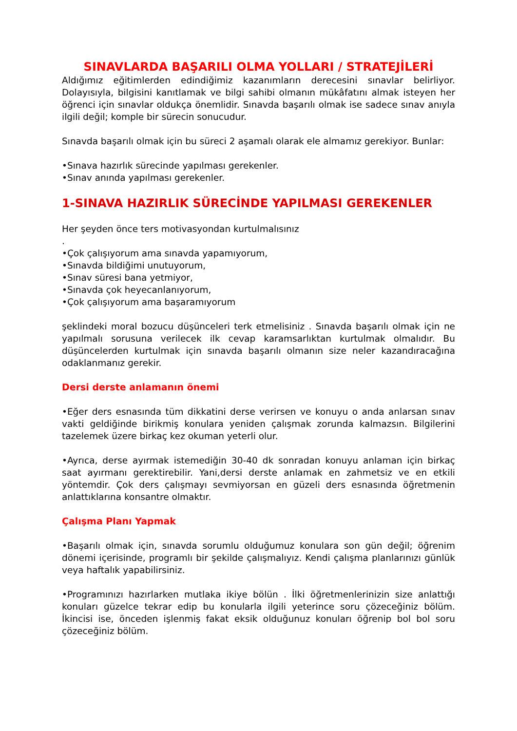SINAVLARDA BAŞARILI OLMA YOLLARI / STRATEJİLERİ
Aldığımız eğitimlerden edindiğimiz kazanımların derecesini sınavlar belirliyor. Dolayısıyla, bilgisini kanıtlamak ve bilgi sahibi olmanın mükâfatını almak isteyen her öğrenci için sınavlar oldukça önemlidir. Sınavda başarılı olmak ise sadece sınav anıyla ilgili değil; komple bir sürecin sonucudur.
Sınavda başarılı olmak için bu süreci 2 aşamalı olarak ele almamız gerekiyor. Bunlar:
•Sınava hazırlık sürecinde yapılması gerekenler.
•Sınav anında yapılması gerekenler.
1-SINAVA HAZIRLIK SÜRECİNDE YAPILMASI GEREKENLER
Her şeyden önce ters motivasyondan kurtulmalısınız
.
•Çok çalışıyorum ama sınavda yapamıyorum,
•Sınavda bildiğimi unutuyorum,
•Sınav süresi bana yetmiyor,
•Sınavda çok heyecanlanıyorum,
•Çok çalışıyorum ama başaramıyorum
şeklindeki moral bozucu düşünceleri terk etmelisiniz . Sınavda başarılı olmak için ne yapılmalı sorusuna verilecek ilk cevap karamsarlıktan kurtulmak olmalıdır. Bu düşüncelerden kurtulmak için sınavda başarılı olmanın size neler kazandıracağına odaklanmanız gerekir.
Dersi derste anlamanın önemi
•Eğer ders esnasında tüm dikkatini derse verirsen ve konuyu o anda anlarsan sınav vakti geldiğinde birikmiş konulara yeniden çalışmak zorunda kalmazsın. Bilgilerini tazelemek üzere birkaç kez okuman yeterli olur.
•Ayrıca, derse ayırmak istemediğin 30-40 dk sonradan konuyu anlaman için birkaç saat ayırmanı gerektirebilir. Yani,dersi derste anlamak en zahmetsiz ve en etkili yöntemdir. Çok ders çalışmayı sevmiyorsan en güzeli ders esnasında öğretmenin anlattıklarına konsantre olmaktır.
Çalışma Planı Yapmak
•Başarılı olmak için, sınavda sorumlu olduğumuz konulara son gün değil; öğrenim dönemi içerisinde, programlı bir şekilde çalışmalıyız. Kendi çalışma planlarınızı günlük veya haftalık yapabilirsiniz.
•Programınızı hazırlarken mutlaka ikiye bölün . İlki öğretmenlerinizin size anlattığı konuları güzelce tekrar edip bu konularla ilgili yeterince soru çözeceğiniz bölüm. İkincisi ise, önceden işlenmiş fakat eksik olduğunuz konuları öğrenip bol bol soru çözeceğiniz bölüm.